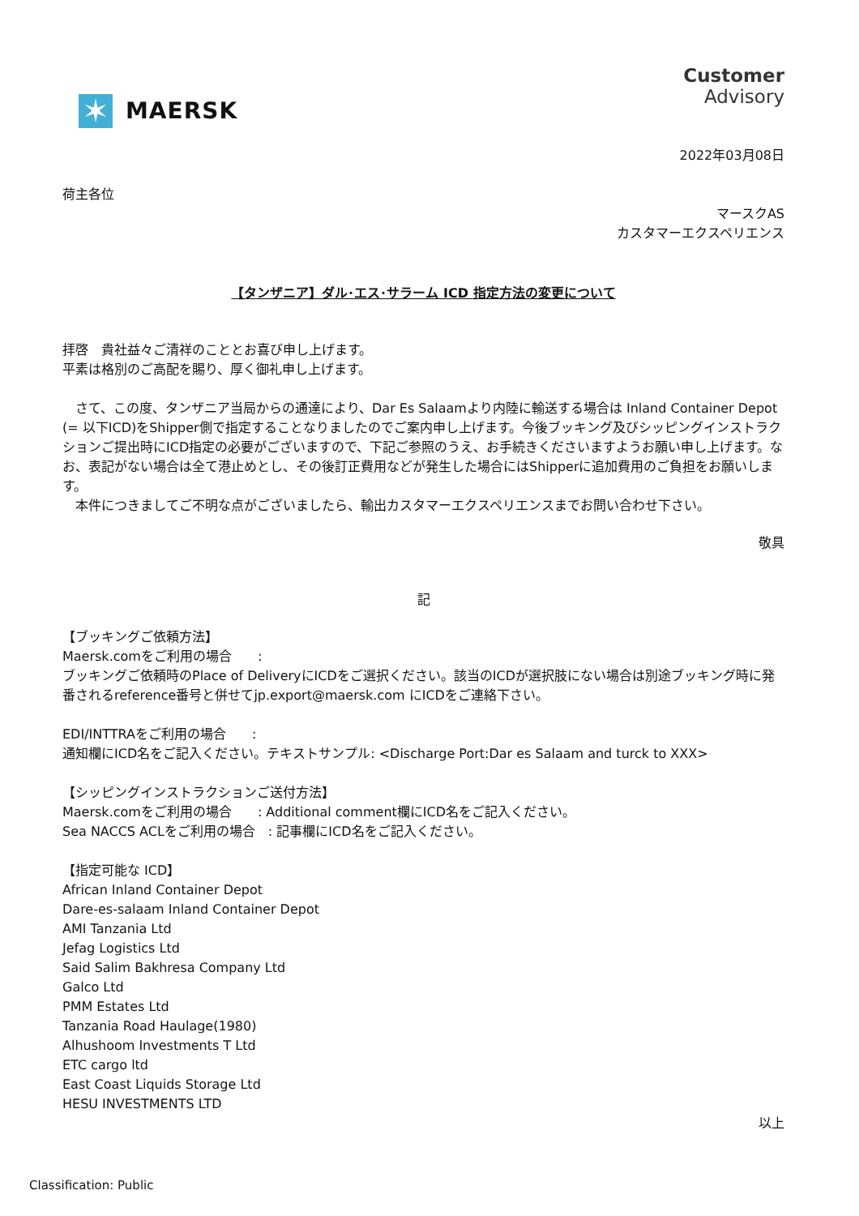✶
MAERSK
Customer
Advisory
2022年03月08日
荷主各位
マースクAS
カスタマーエクスペリエンス
【タンザニア】ダル･エス･サラーム ICD 指定方法の変更について
拝啓　貴社益々ご清祥のこととお喜び申し上げます。
平素は格別のご高配を賜り、厚く御礼申し上げます。
　さて、この度、タンザニア当局からの通達により、Dar Es Salaamより内陸に輸送する場合は Inland Container Depot (= 以下ICD)をShipper側で指定することなりましたのでご案内申し上げます。今後ブッキング及びシッピングインストラクションご提出時にICD指定の必要がございますので、下記ご参照のうえ、お手続きくださいますようお願い申し上げます。なお、表記がない場合は全て港止めとし、その後訂正費用などが発生した場合にはShipperに追加費用のご負担をお願いします。
　本件につきましてご不明な点がございましたら、輸出カスタマーエクスペリエンスまでお問い合わせ下さい。
敬具
記
【ブッキングご依頼方法】
Maersk.comをご利用の場合　　:
ブッキングご依頼時のPlace of DeliveryにICDをご選択ください。該当のICDが選択肢にない場合は別途ブッキング時に発番されるreference番号と併せてjp.export@maersk.com にICDをご連絡下さい。
EDI/INTTRAをご利用の場合　　:
通知欄にICD名をご記入ください。テキストサンプル: <Discharge Port:Dar es Salaam and turck to XXX>
【シッピングインストラクションご送付方法】
Maersk.comをご利用の場合　　: Additional comment欄にICD名をご記入ください。
Sea NACCS ACLをご利用の場合　: 記事欄にICD名をご記入ください。
【指定可能な ICD】
African Inland Container Depot
Dare-es-salaam Inland Container Depot
AMI Tanzania Ltd
Jefag Logistics Ltd
Said Salim Bakhresa Company Ltd
Galco Ltd
PMM Estates Ltd
Tanzania Road Haulage(1980)
Alhushoom Investments T Ltd
ETC cargo ltd
East Coast Liquids Storage Ltd
HESU INVESTMENTS LTD
以上
Classification: Public